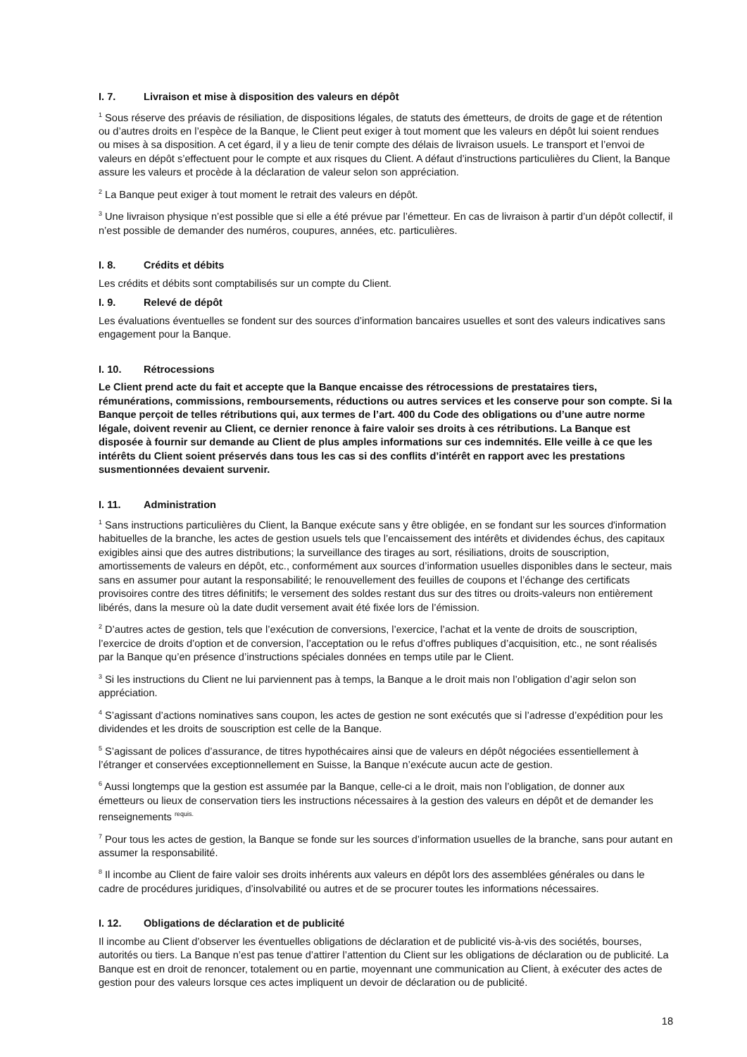I. 7. Livraison et mise à disposition des valeurs en dépôt
<sup>1</sup> Sous réserve des préavis de résiliation, de dispositions légales, de statuts des émetteurs, de droits de gage et de rétention ou d’autres droits en l’espèce de la Banque, le Client peut exiger à tout moment que les valeurs en dépôt lui soient rendues ou mises à sa disposition. A cet égard, il y a lieu de tenir compte des délais de livraison usuels. Le transport et l’envoi de valeurs en dépôt s’effectuent pour le compte et aux risques du Client. A défaut d’instructions particulières du Client, la Banque assure les valeurs et procède à la déclaration de valeur selon son appréciation.
<sup>2</sup> La Banque peut exiger à tout moment le retrait des valeurs en dépôt.
<sup>3</sup> Une livraison physique n’est possible que si elle a été prévue par l’émetteur. En cas de livraison à partir d’un dépôt collectif, il n’est possible de demander des numéros, coupures, années, etc. particulières.
I. 8. Crédits et débits
Les crédits et débits sont comptabilisés sur un compte du Client.
I. 9. Relevé de dépôt
Les évaluations éventuelles se fondent sur des sources d’information bancaires usuelles et sont des valeurs indicatives sans engagement pour la Banque.
I. 10. Rétrocessions
Le Client prend acte du fait et accepte que la Banque encaisse des rétrocessions de prestataires tiers, rémunérations, commissions, remboursements, réductions ou autres services et les conserve pour son compte. Si la Banque perçoit de telles rétributions qui, aux termes de l’art. 400 du Code des obligations ou d’une autre norme légale, doivent revenir au Client, ce dernier renonce à faire valoir ses droits à ces rétributions. La Banque est disposée à fournir sur demande au Client de plus amples informations sur ces indemnités. Elle veille à ce que les intérêts du Client soient préservés dans tous les cas si des conflits d’intérêt en rapport avec les prestations susmentionnées devaient survenir.
I. 11. Administration
<sup>1</sup> Sans instructions particulières du Client, la Banque exécute sans y être obligée, en se fondant sur les sources d'information habituelles de la branche, les actes de gestion usuels tels que l’encaissement des intérêts et dividendes échus, des capitaux exigibles ainsi que des autres distributions; la surveillance des tirages au sort, résiliations, droits de souscription, amortissements de valeurs en dépôt, etc., conformément aux sources d’information usuelles disponibles dans le secteur, mais sans en assumer pour autant la responsabilité; le renouvellement des feuilles de coupons et l’échange des certificats provisoires contre des titres définitifs; le versement des soldes restant dus sur des titres ou droits-valeurs non entièrement libérés, dans la mesure où la date dudit versement avait été fixée lors de l’émission.
<sup>2</sup> D’autres actes de gestion, tels que l’exécution de conversions, l’exercice, l’achat et la vente de droits de souscription, l’exercice de droits d’option et de conversion, l’acceptation ou le refus d’offres publiques d’acquisition, etc., ne sont réalisés par la Banque qu’en présence d’instructions spéciales données en temps utile par le Client.
<sup>3</sup> Si les instructions du Client ne lui parviennent pas à temps, la Banque a le droit mais non l’obligation d’agir selon son appréciation.
<sup>4</sup> S’agissant d’actions nominatives sans coupon, les actes de gestion ne sont exécutés que si l’adresse d’expédition pour les dividendes et les droits de souscription est celle de la Banque.
<sup>5</sup> S’agissant de polices d’assurance, de titres hypothécaires ainsi que de valeurs en dépôt négociées essentiellement à l’étranger et conservées exceptionnellement en Suisse, la Banque n’exécute aucun acte de gestion.
<sup>6</sup> Aussi longtemps que la gestion est assumée par la Banque, celle-ci a le droit, mais non l’obligation, de donner aux émetteurs ou lieux de conservation tiers les instructions nécessaires à la gestion des valeurs en dépôt et de demander les renseignements <sup>requis.</sup>
<sup>7</sup> Pour tous les actes de gestion, la Banque se fonde sur les sources d’information usuelles de la branche, sans pour autant en assumer la responsabilité.
<sup>8</sup> Il incombe au Client de faire valoir ses droits inhérents aux valeurs en dépôt lors des assemblées générales ou dans le cadre de procédures juridiques, d’insolvabilité ou autres et de se procurer toutes les informations nécessaires.
I. 12. Obligations de déclaration et de publicité
Il incombe au Client d’observer les éventuelles obligations de déclaration et de publicité vis-à-vis des sociétés, bourses, autorités ou tiers. La Banque n’est pas tenue d’attirer l’attention du Client sur les obligations de déclaration ou de publicité. La Banque est en droit de renoncer, totalement ou en partie, moyennant une communication au Client, à exécuter des actes de gestion pour des valeurs lorsque ces actes impliquent un devoir de déclaration ou de publicité.
18